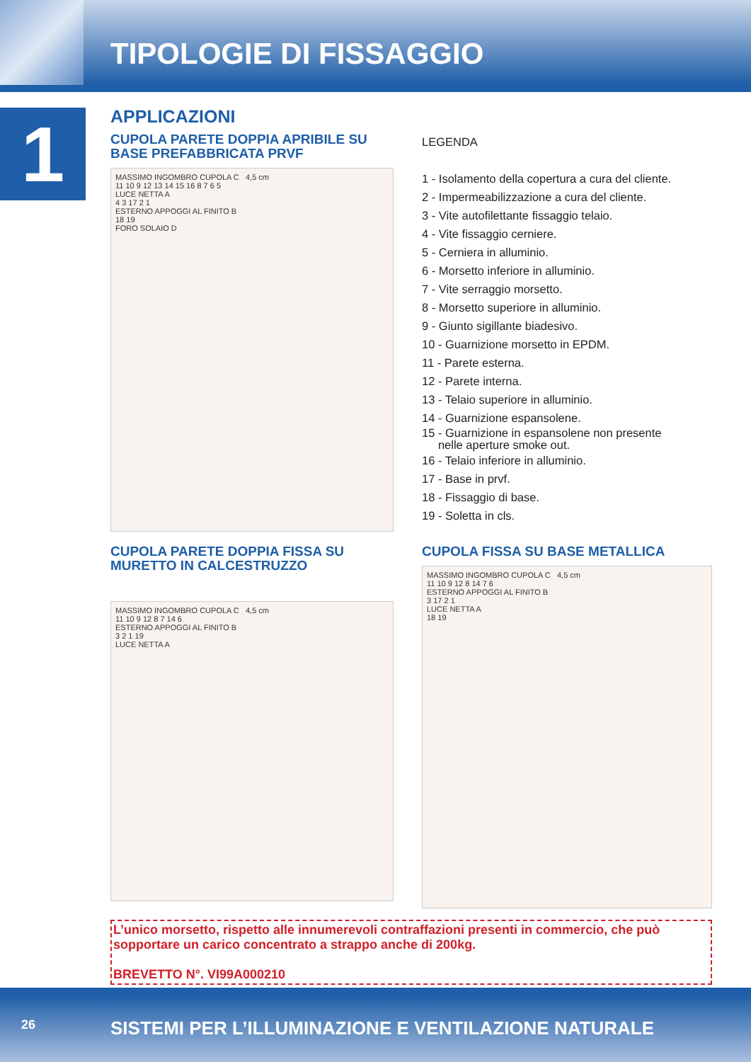TIPOLOGIE DI FISSAGGIO
1
APPLICAZIONI
CUPOLA PARETE DOPPIA APRIBILE SU BASE PREFABBRICATA PRVF
MASSIMO INGOMBRO CUPOLA C 4,5 cm
11 10 9 12 13 14 15 16 8 7 6 5
LUCE NETTA A
4 3 17 2 1
ESTERNO APPOGGI AL FINITO B
18 19
FORO SOLAIO D
LEGENDA
1 - Isolamento della copertura a cura del cliente.
2 - Impermeabilizzazione a cura del cliente.
3 - Vite autofilettante fissaggio telaio.
4 - Vite fissaggio cerniere.
5 - Cerniera in alluminio.
6 - Morsetto inferiore in alluminio.
7 - Vite serraggio morsetto.
8 - Morsetto superiore in alluminio.
9 - Giunto sigillante biadesivo.
10 - Guarnizione morsetto in EPDM.
11 - Parete esterna.
12 - Parete interna.
13 - Telaio superiore in alluminio.
14 - Guarnizione espansolene.
15 - Guarnizione in espansolene non presente
nelle aperture smoke out.
16 - Telaio inferiore in alluminio.
17 - Base in prvf.
18 - Fissaggio di base.
19 - Soletta in cls.
CUPOLA PARETE DOPPIA FISSA SU MURETTO IN CALCESTRUZZO
MASSIMO INGOMBRO CUPOLA C 4,5 cm
11 10 9 12 8 7 14 6
ESTERNO APPOGGI AL FINITO B
3 2 1 19
LUCE NETTA A
CUPOLA FISSA SU BASE METALLICA
MASSIMO INGOMBRO CUPOLA C 4,5 cm
11 10 9 12 8 14 7 6
ESTERNO APPOGGI AL FINITO B
3 17 2 1
LUCE NETTA A
18 19
L’unico morsetto, rispetto alle innumerevoli contraffazioni presenti in commercio, che può sopportare un carico concentrato a strappo anche di 200kg.
BREVETTO N°. VI99A000210
26 SISTEMI PER L’ILLUMINAZIONE E VENTILAZIONE NATURALE